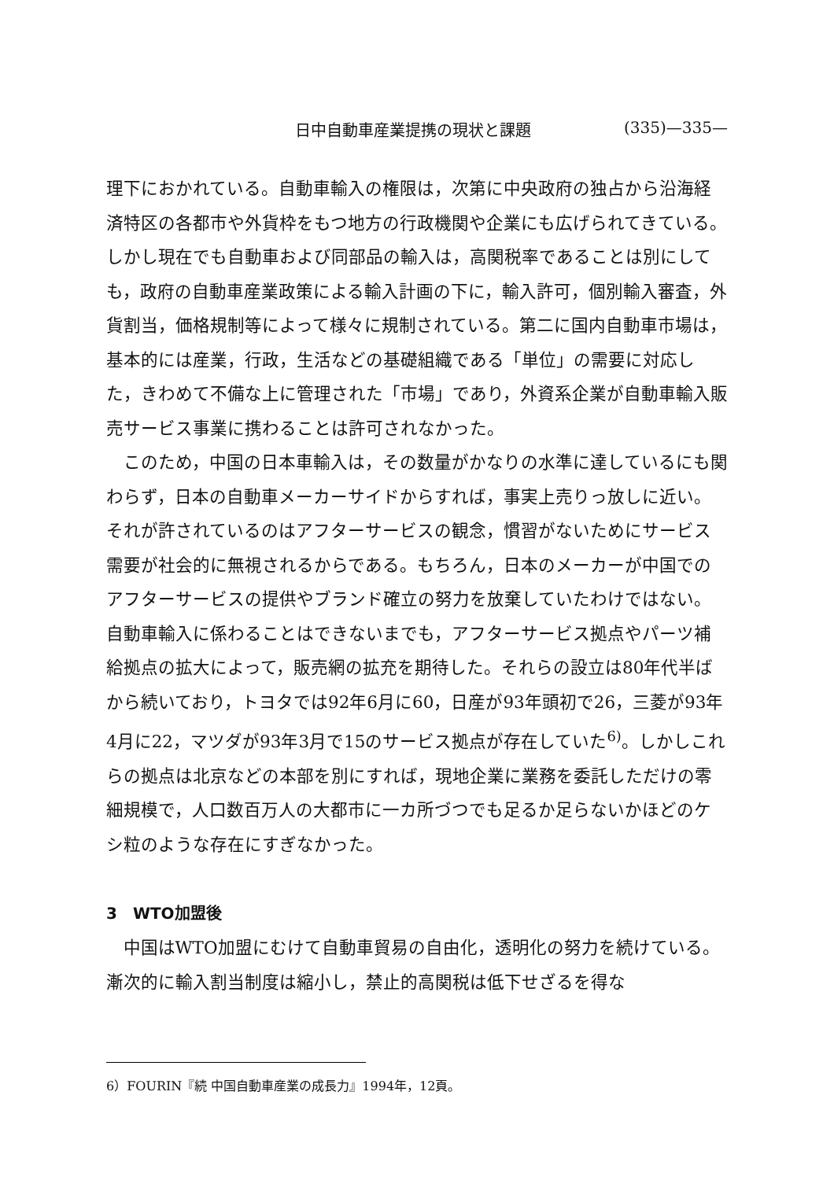日中自動車産業提携の現状と課題 (335)—335—
理下におかれている。自動車輸入の権限は，次第に中央政府の独占から沿海経済特区の各都市や外貨枠をもつ地方の行政機関や企業にも広げられてきている。しかし現在でも自動車および同部品の輸入は，高関税率であることは別にしても，政府の自動車産業政策による輸入計画の下に，輸入許可，個別輸入審査，外貨割当，価格規制等によって様々に規制されている。第二に国内自動車市場は，基本的には産業，行政，生活などの基礎組織である「単位」の需要に対応した，きわめて不備な上に管理された「市場」であり，外資系企業が自動車輸入販売サービス事業に携わることは許可されなかった。
 このため，中国の日本車輸入は，その数量がかなりの水準に達しているにも関わらず，日本の自動車メーカーサイドからすれば，事実上売りっ放しに近い。それが許されているのはアフターサービスの観念，慣習がないためにサービス需要が社会的に無視されるからである。もちろん，日本のメーカーが中国でのアフターサービスの提供やブランド確立の努力を放棄していたわけではない。自動車輸入に係わることはできないまでも，アフターサービス拠点やパーツ補給拠点の拡大によって，販売網の拡充を期待した。それらの設立は80年代半ばから続いており，トヨタでは92年6月に60，日産が93年頭初で26，三菱が93年4月に22，マツダが93年3月で15のサービス拠点が存在していた<sup>6)</sup>。しかしこれらの拠点は北京などの本部を別にすれば，現地企業に業務を委託しただけの零細規模で，人口数百万人の大都市に一カ所づつでも足るか足らないかほどのケシ粒のような存在にすぎなかった。
3 WTO加盟後
 中国はWTO加盟にむけて自動車貿易の自由化，透明化の努力を続けている。漸次的に輸入割当制度は縮小し，禁止的高関税は低下せざるを得な
6）FOURIN『続 中国自動車産業の成長力』1994年，12頁。